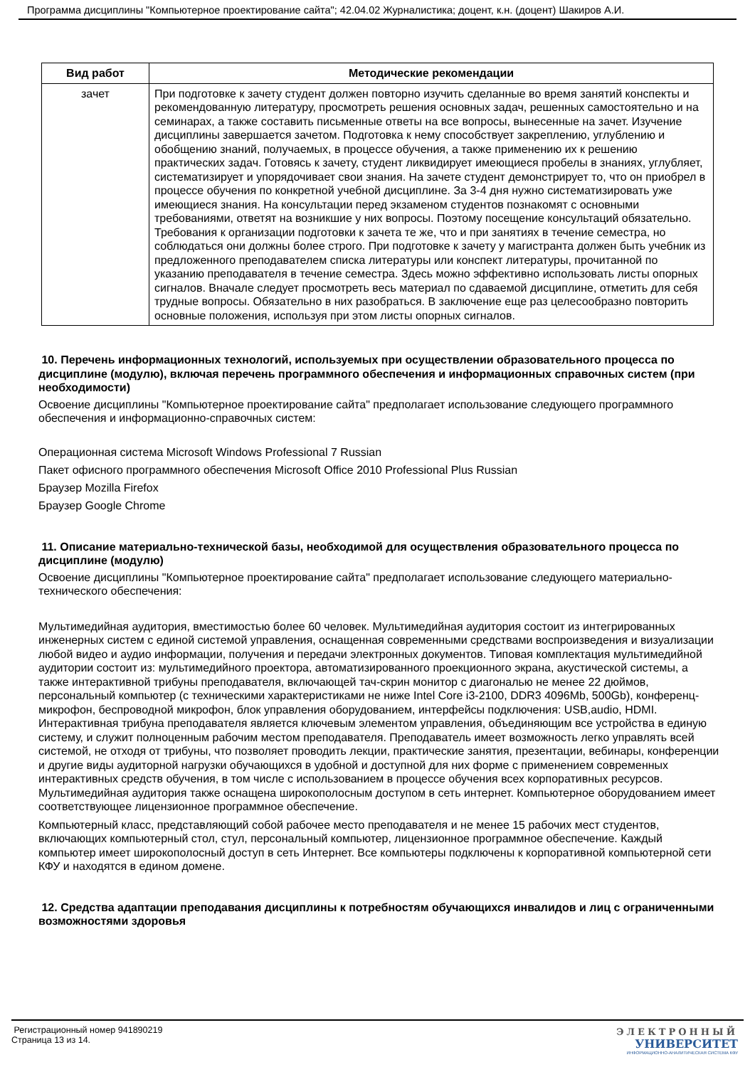Программа дисциплины "Компьютерное проектирование сайта"; 42.04.02 Журналистика; доцент, к.н. (доцент) Шакиров А.И.
| Вид работ | Методические рекомендации |
| --- | --- |
| зачет | При подготовке к зачету студент должен повторно изучить сделанные во время занятий конспекты и рекомендованную литературу, просмотреть решения основных задач, решенных самостоятельно и на семинарах, а также составить письменные ответы на все вопросы, вынесенные на зачет. Изучение дисциплины завершается зачетом. Подготовка к нему способствует закреплению, углублению и обобщению знаний, получаемых, в процессе обучения, а также применению их к решению практических задач. Готовясь к зачету, студент ликвидирует имеющиеся пробелы в знаниях, углубляет, систематизирует и упорядочивает свои знания. На зачете студент демонстрирует то, что он приобрел в процессе обучения по конкретной учебной дисциплине. За 3-4 дня нужно систематизировать уже имеющиеся знания. На консультации перед экзаменом студентов познакомят с основными требованиями, ответят на возникшие у них вопросы. Поэтому посещение консультаций обязательно. Требования к организации подготовки к зачета те же, что и при занятиях в течение семестра, но соблюдаться они должны более строго. При подготовке к зачету у магистранта должен быть учебник из предложенного преподавателем списка литературы или конспект литературы, прочитанной по указанию преподавателя в течение семестра. Здесь можно эффективно использовать листы опорных сигналов. Вначале следует просмотреть весь материал по сдаваемой дисциплине, отметить для себя трудные вопросы. Обязательно в них разобраться. В заключение еще раз целесообразно повторить основные положения, используя при этом листы опорных сигналов. |
10. Перечень информационных технологий, используемых при осуществлении образовательного процесса по дисциплине (модулю), включая перечень программного обеспечения и информационных справочных систем (при необходимости)
Освоение дисциплины "Компьютерное проектирование сайта" предполагает использование следующего программного обеспечения и информационно-справочных систем:
Операционная система Microsoft Windows Professional 7 Russian
Пакет офисного программного обеспечения Microsoft Office 2010 Professional Plus Russian
Браузер Mozilla Firefox
Браузер Google Chrome
11. Описание материально-технической базы, необходимой для осуществления образовательного процесса по дисциплине (модулю)
Освоение дисциплины "Компьютерное проектирование сайта" предполагает использование следующего материально-технического обеспечения:
Мультимедийная аудитория, вместимостью более 60 человек. Мультимедийная аудитория состоит из интегрированных инженерных систем с единой системой управления, оснащенная современными средствами воспроизведения и визуализации любой видео и аудио информации, получения и передачи электронных документов. Типовая комплектация мультимедийной аудитории состоит из: мультимедийного проектора, автоматизированного проекционного экрана, акустической системы, а также интерактивной трибуны преподавателя, включающей тач-скрин монитор с диагональю не менее 22 дюймов, персональный компьютер (с техническими характеристиками не ниже Intel Core i3-2100, DDR3 4096Mb, 500Gb), конференц-микрофон, беспроводной микрофон, блок управления оборудованием, интерфейсы подключения: USB,audio, HDMI. Интерактивная трибуна преподавателя является ключевым элементом управления, объединяющим все устройства в единую систему, и служит полноценным рабочим местом преподавателя. Преподаватель имеет возможность легко управлять всей системой, не отходя от трибуны, что позволяет проводить лекции, практические занятия, презентации, вебинары, конференции и другие виды аудиторной нагрузки обучающихся в удобной и доступной для них форме с применением современных интерактивных средств обучения, в том числе с использованием в процессе обучения всех корпоративных ресурсов. Мультимедийная аудитория также оснащена широкополосным доступом в сеть интернет. Компьютерное оборудованием имеет соответствующее лицензионное программное обеспечение.
Компьютерный класс, представляющий собой рабочее место преподавателя и не менее 15 рабочих мест студентов, включающих компьютерный стол, стул, персональный компьютер, лицензионное программное обеспечение. Каждый компьютер имеет широкополосный доступ в сеть Интернет. Все компьютеры подключены к корпоративной компьютерной сети КФУ и находятся в едином домене.
12. Средства адаптации преподавания дисциплины к потребностям обучающихся инвалидов и лиц с ограниченными возможностями здоровья
Регистрационный номер 941890219
Страница 13 из 14.
ЭЛЕКТРОННЫЙ
УНИВЕРСИТЕТ
ИНФОРМАЦИОННО-АНАЛИТИЧЕСКАЯ СИСТЕМА КФУ